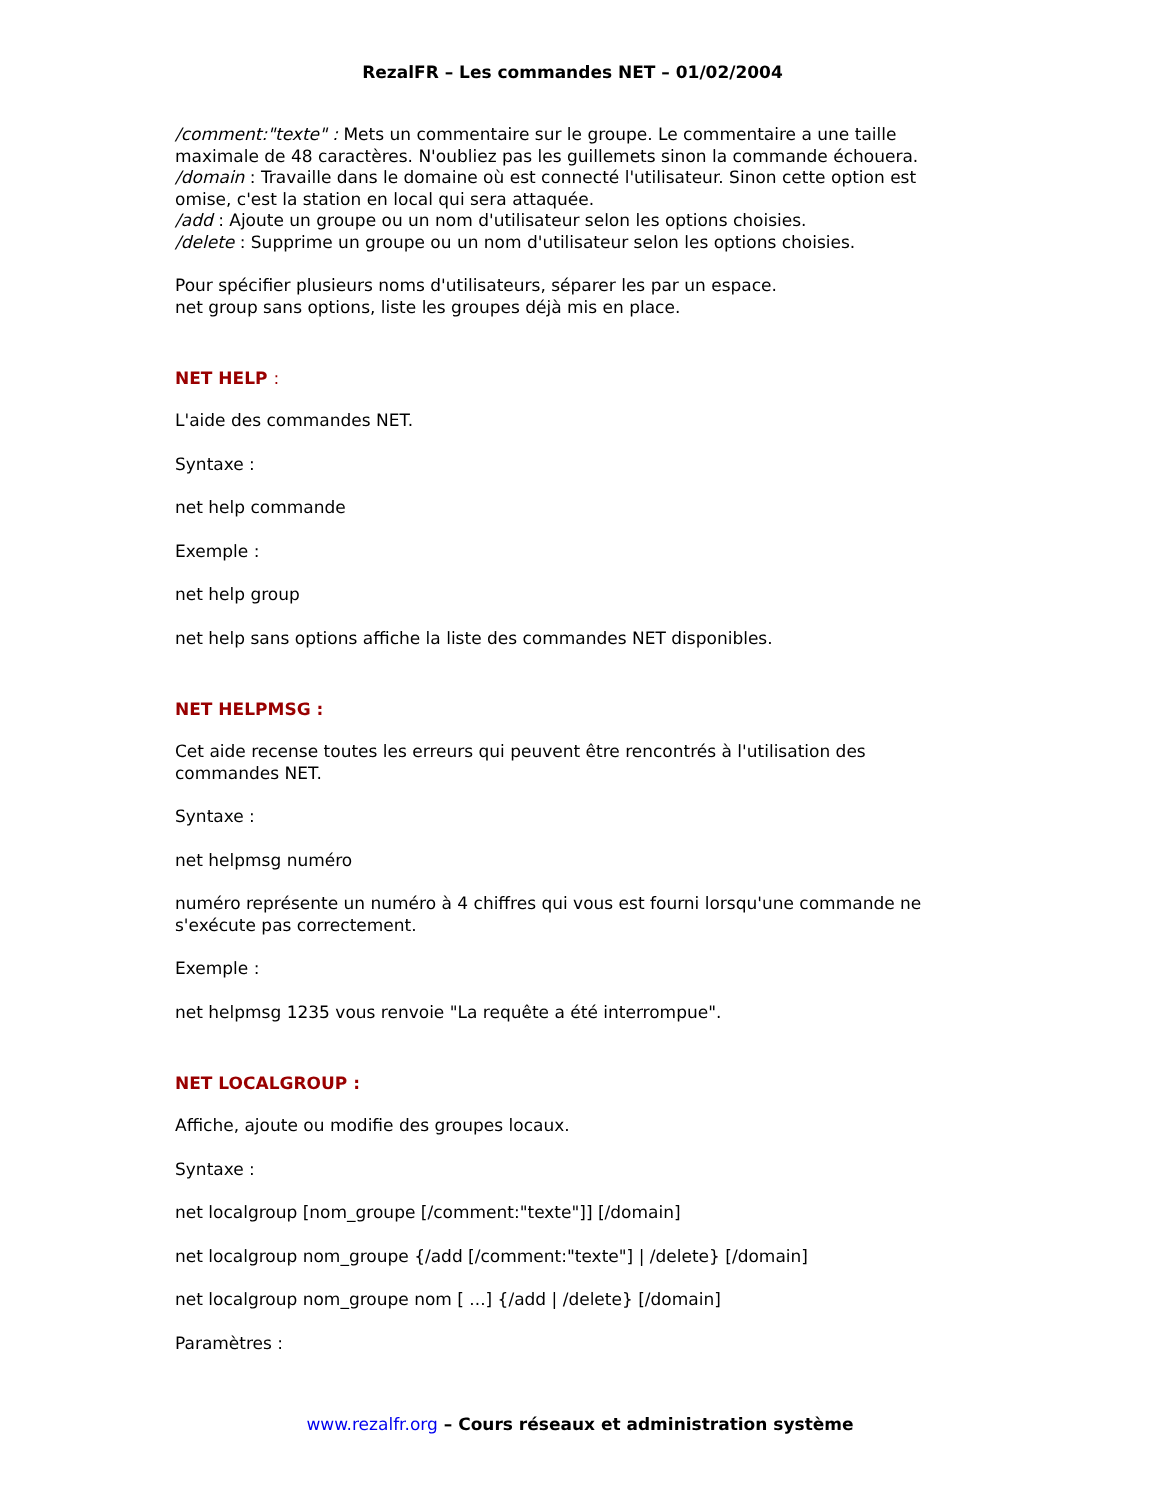RezalFR – Les commandes NET – 01/02/2004
/comment:"texte" : Mets un commentaire sur le groupe. Le commentaire a une taille maximale de 48 caractères. N'oubliez pas les guillemets sinon la commande échouera.
/domain : Travaille dans le domaine où est connecté l'utilisateur. Sinon cette option est omise, c'est la station en local qui sera attaquée.
/add : Ajoute un groupe ou un nom d'utilisateur selon les options choisies.
/delete : Supprime un groupe ou un nom d'utilisateur selon les options choisies.
Pour spécifier plusieurs noms d'utilisateurs, séparer les par un espace.
net group sans options, liste les groupes déjà mis en place.
NET HELP :
L'aide des commandes NET.
Syntaxe :
net help commande
Exemple :
net help group
net help sans options affiche la liste des commandes NET disponibles.
NET HELPMSG :
Cet aide recense toutes les erreurs qui peuvent être rencontrés à l'utilisation des commandes NET.
Syntaxe :
net helpmsg numéro
numéro représente un numéro à 4 chiffres qui vous est fourni lorsqu'une commande ne s'exécute pas correctement.
Exemple :
net helpmsg 1235 vous renvoie "La requête a été interrompue".
NET LOCALGROUP :
Affiche, ajoute ou modifie des groupes locaux.
Syntaxe :
net localgroup [nom_groupe [/comment:"texte"]] [/domain]
net localgroup nom_groupe {/add [/comment:"texte"] | /delete} [/domain]
net localgroup nom_groupe nom [ ...] {/add | /delete} [/domain]
Paramètres :
www.rezalfr.org – Cours réseaux et administration système